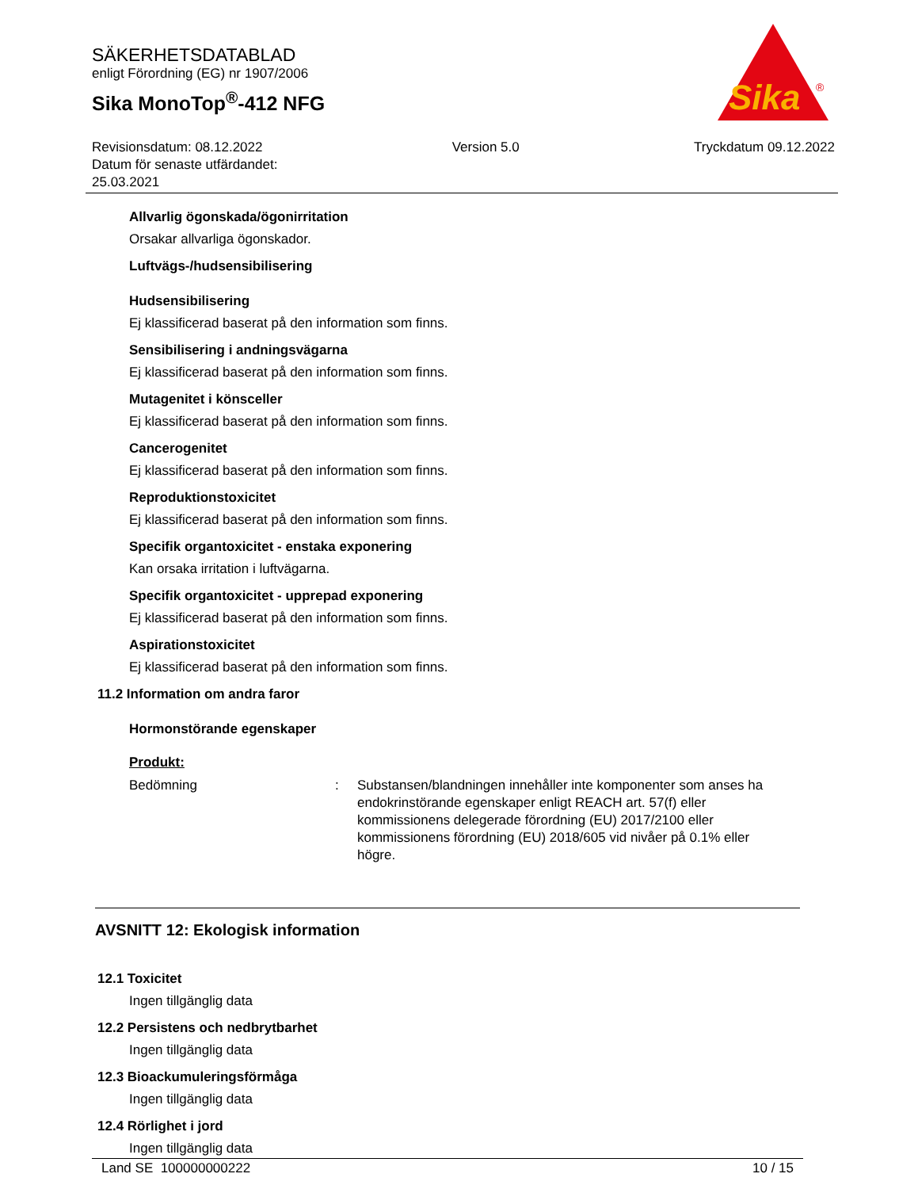SÄKERHETSDATABLAD
enligt Förordning (EG) nr 1907/2006
Sika MonoTop<sup>®</sup>-412 NFG
Sika
®
Revisionsdatum: 08.12.2022
Datum för senaste utfärdandet:
25.03.2021
Version 5.0 Tryckdatum 09.12.2022
Allvarlig ögonskada/ögonirritation
Orsakar allvarliga ögonskador.
Luftvägs-/hudsensibilisering
Hudsensibilisering
Ej klassificerad baserat på den information som finns.
Sensibilisering i andningsvägarna
Ej klassificerad baserat på den information som finns.
Mutagenitet i könsceller
Ej klassificerad baserat på den information som finns.
Cancerogenitet
Ej klassificerad baserat på den information som finns.
Reproduktionstoxicitet
Ej klassificerad baserat på den information som finns.
Specifik organtoxicitet - enstaka exponering
Kan orsaka irritation i luftvägarna.
Specifik organtoxicitet - upprepad exponering
Ej klassificerad baserat på den information som finns.
Aspirationstoxicitet
Ej klassificerad baserat på den information som finns.
11.2 Information om andra faror
Hormonstörande egenskaper
Produkt:
Bedömning : Substansen/blandningen innehåller inte komponenter som anses ha endokrinstörande egenskaper enligt REACH art. 57(f) eller kommissionens delegerade förordning (EU) 2017/2100 eller kommissionens förordning (EU) 2018/605 vid nivåer på 0.1% eller högre.
AVSNITT 12: Ekologisk information
12.1 Toxicitet
Ingen tillgänglig data
12.2 Persistens och nedbrytbarhet
Ingen tillgänglig data
12.3 Bioackumuleringsförmåga
Ingen tillgänglig data
12.4 Rörlighet i jord
Ingen tillgänglig data
Land SE 100000000222 10 / 15